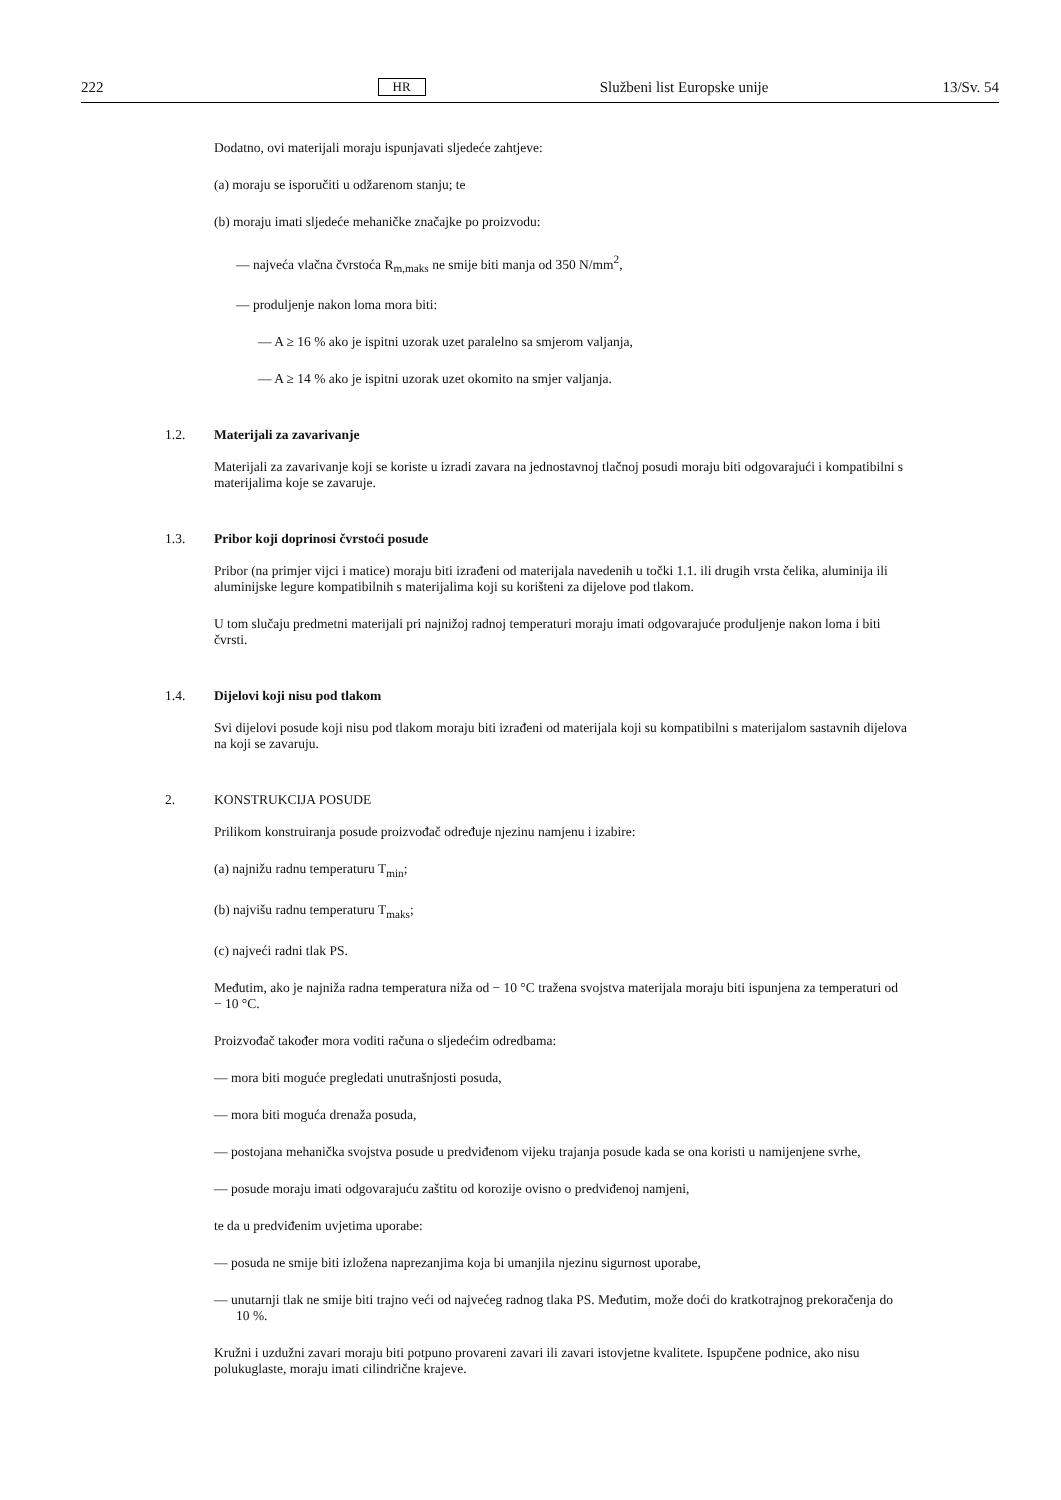222 HR Službeni list Europske unije 13/Sv. 54
Dodatno, ovi materijali moraju ispunjavati sljedeće zahtjeve:
(a) moraju se isporučiti u odžarenom stanju; te
(b) moraju imati sljedeće mehaničke značajke po proizvodu:
— najveća vlačna čvrstoća R<sub>m,maks</sub> ne smije biti manja od 350 N/mm<sup>2</sup>,
— produljenje nakon loma mora biti:
— A ≥ 16 % ako je ispitni uzorak uzet paralelno sa smjerom valjanja,
— A ≥ 14 % ako je ispitni uzorak uzet okomito na smjer valjanja.
1.2. Materijali za zavarivanje
Materijali za zavarivanje koji se koriste u izradi zavara na jednostavnoj tlačnoj posudi moraju biti odgovarajući i kompatibilni s materijalima koje se zavaruje.
1.3. Pribor koji doprinosi čvrstoći posude
Pribor (na primjer vijci i matice) moraju biti izrađeni od materijala navedenih u točki 1.1. ili drugih vrsta čelika, aluminija ili aluminijske legure kompatibilnih s materijalima koji su korišteni za dijelove pod tlakom.
U tom slučaju predmetni materijali pri najnižoj radnoj temperaturi moraju imati odgovarajuće produljenje nakon loma i biti čvrsti.
1.4. Dijelovi koji nisu pod tlakom
Svi dijelovi posude koji nisu pod tlakom moraju biti izrađeni od materijala koji su kompatibilni s materijalom sastavnih dijelova na koji se zavaruju.
2. KONSTRUKCIJA POSUDE
Prilikom konstruiranja posude proizvođač određuje njezinu namjenu i izabire:
(a) najnižu radnu temperaturu T<sub>min</sub>;
(b) najvišu radnu temperaturu T<sub>maks</sub>;
(c) najveći radni tlak PS.
Međutim, ako je najniža radna temperatura niža od − 10 °C tražena svojstva materijala moraju biti ispunjena za temperaturi od − 10 °C.
Proizvođač također mora voditi računa o sljedećim odredbama:
— mora biti moguće pregledati unutrašnjosti posuda,
— mora biti moguća drenaža posuda,
— postojana mehanička svojstva posude u predviđenom vijeku trajanja posude kada se ona koristi u namijenjene svrhe,
— posude moraju imati odgovarajuću zaštitu od korozije ovisno o predviđenoj namjeni,
te da u predviđenim uvjetima uporabe:
— posuda ne smije biti izložena naprezanjima koja bi umanjila njezinu sigurnost uporabe,
— unutarnji tlak ne smije biti trajno veći od najvećeg radnog tlaka PS. Međutim, može doći do kratkotrajnog prekoračenja do 10 %.
Kružni i uzdužni zavari moraju biti potpuno provareni zavari ili zavari istovjetne kvalitete. Ispupčene podnice, ako nisu polukuglaste, moraju imati cilindrične krajeve.